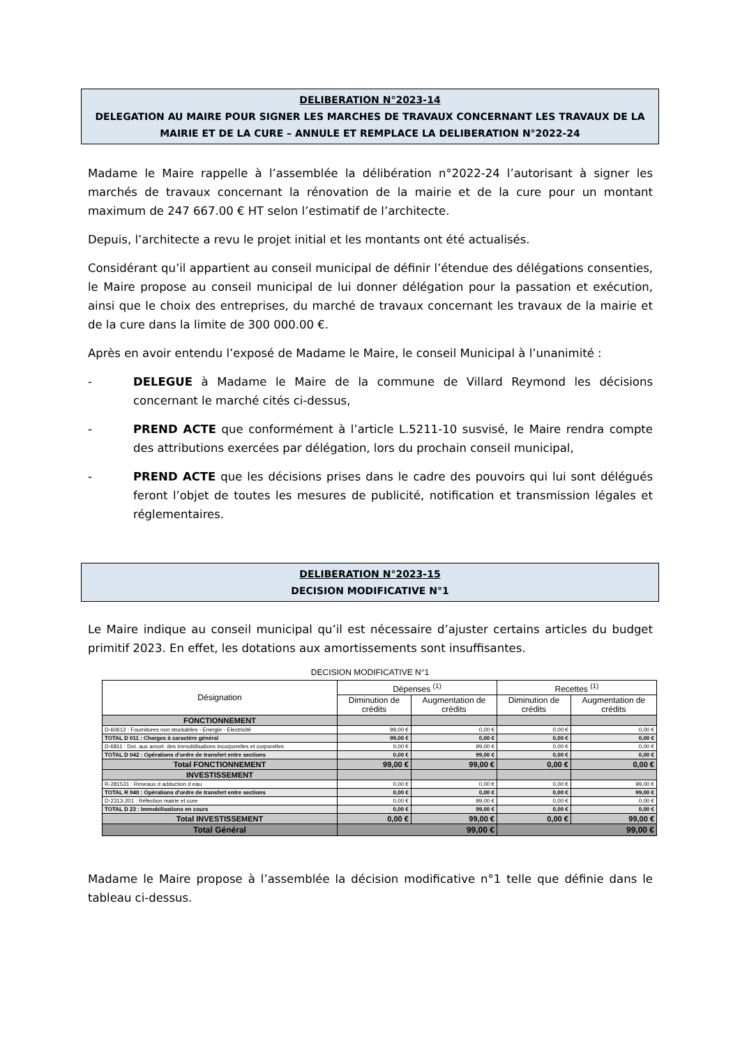DELIBERATION N°2023-14
DELEGATION AU MAIRE POUR SIGNER LES MARCHES DE TRAVAUX CONCERNANT LES TRAVAUX DE LA MAIRIE ET DE LA CURE – ANNULE ET REMPLACE LA DELIBERATION N°2022-24
Madame le Maire rappelle à l’assemblée la délibération n°2022-24 l’autorisant à signer les marchés de travaux concernant la rénovation de la mairie et de la cure pour un montant maximum de 247 667.00 € HT selon l’estimatif de l’architecte.
Depuis, l’architecte a revu le projet initial et les montants ont été actualisés.
Considérant qu’il appartient au conseil municipal de définir l’étendue des délégations consenties, le Maire propose au conseil municipal de lui donner délégation pour la passation et exécution, ainsi que le choix des entreprises, du marché de travaux concernant les travaux de la mairie et de la cure dans la limite de 300 000.00 €.
Après en avoir entendu l’exposé de Madame le Maire, le conseil Municipal à l’unanimité :
- DELEGUE à Madame le Maire de la commune de Villard Reymond les décisions concernant le marché cités ci-dessus,
- PREND ACTE que conformément à l’article L.5211-10 susvisé, le Maire rendra compte des attributions exercées par délégation, lors du prochain conseil municipal,
- PREND ACTE que les décisions prises dans le cadre des pouvoirs qui lui sont délégués feront l’objet de toutes les mesures de publicité, notification et transmission légales et réglementaires.
DELIBERATION N°2023-15
DECISION MODIFICATIVE N°1
Le Maire indique au conseil municipal qu’il est nécessaire d’ajuster certains articles du budget primitif 2023. En effet, les dotations aux amortissements sont insuffisantes.
DECISION MODIFICATIVE N°1
| Désignation | Dépenses <sup>(1)</sup> | | Recettes <sup>(1)</sup> | |
| --- | --- | --- | --- | --- |
| | Diminution de crédits | Augmentation de crédits | Diminution de crédits | Augmentation de crédits |
| FONCTIONNEMENT | | | | |
| D-60612 : Fournitures non stockables - Energie - Electricité | 99,00 € | 0,00 € | 0,00 € | 0,00 € |
| TOTAL D 011 : Charges à caractère général | 99,00 € | 0,00 € | 0,00 € | 0,00 € |
| D-6811 : Dot. aux amort. des immobilisations incorporelles et corporelles | 0,00 € | 99,00 € | 0,00 € | 0,00 € |
| TOTAL D 042 : Opérations d'ordre de transfert entre sections | 0,00 € | 99,00 € | 0,00 € | 0,00 € |
| Total FONCTIONNEMENT | 99,00 € | 99,00 € | 0,00 € | 0,00 € |
| INVESTISSEMENT | | | | |
| R-281531 : Reseaux d adduction d eau | 0,00 € | 0,00 € | 0,00 € | 99,00 € |
| TOTAL R 040 : Opérations d'ordre de transfert entre sections | 0,00 € | 0,00 € | 0,00 € | 99,00 € |
| D-2313-201 : Réfection mairie et cure | 0,00 € | 99,00 € | 0,00 € | 0,00 € |
| TOTAL D 23 : Immobilisations en cours | 0,00 € | 99,00 € | 0,00 € | 0,00 € |
| Total INVESTISSEMENT | 0,00 € | 99,00 € | 0,00 € | 99,00 € |
| Total Général | 99,00 € | | 99,00 € | |
Madame le Maire propose à l’assemblée la décision modificative n°1 telle que définie dans le tableau ci-dessus.